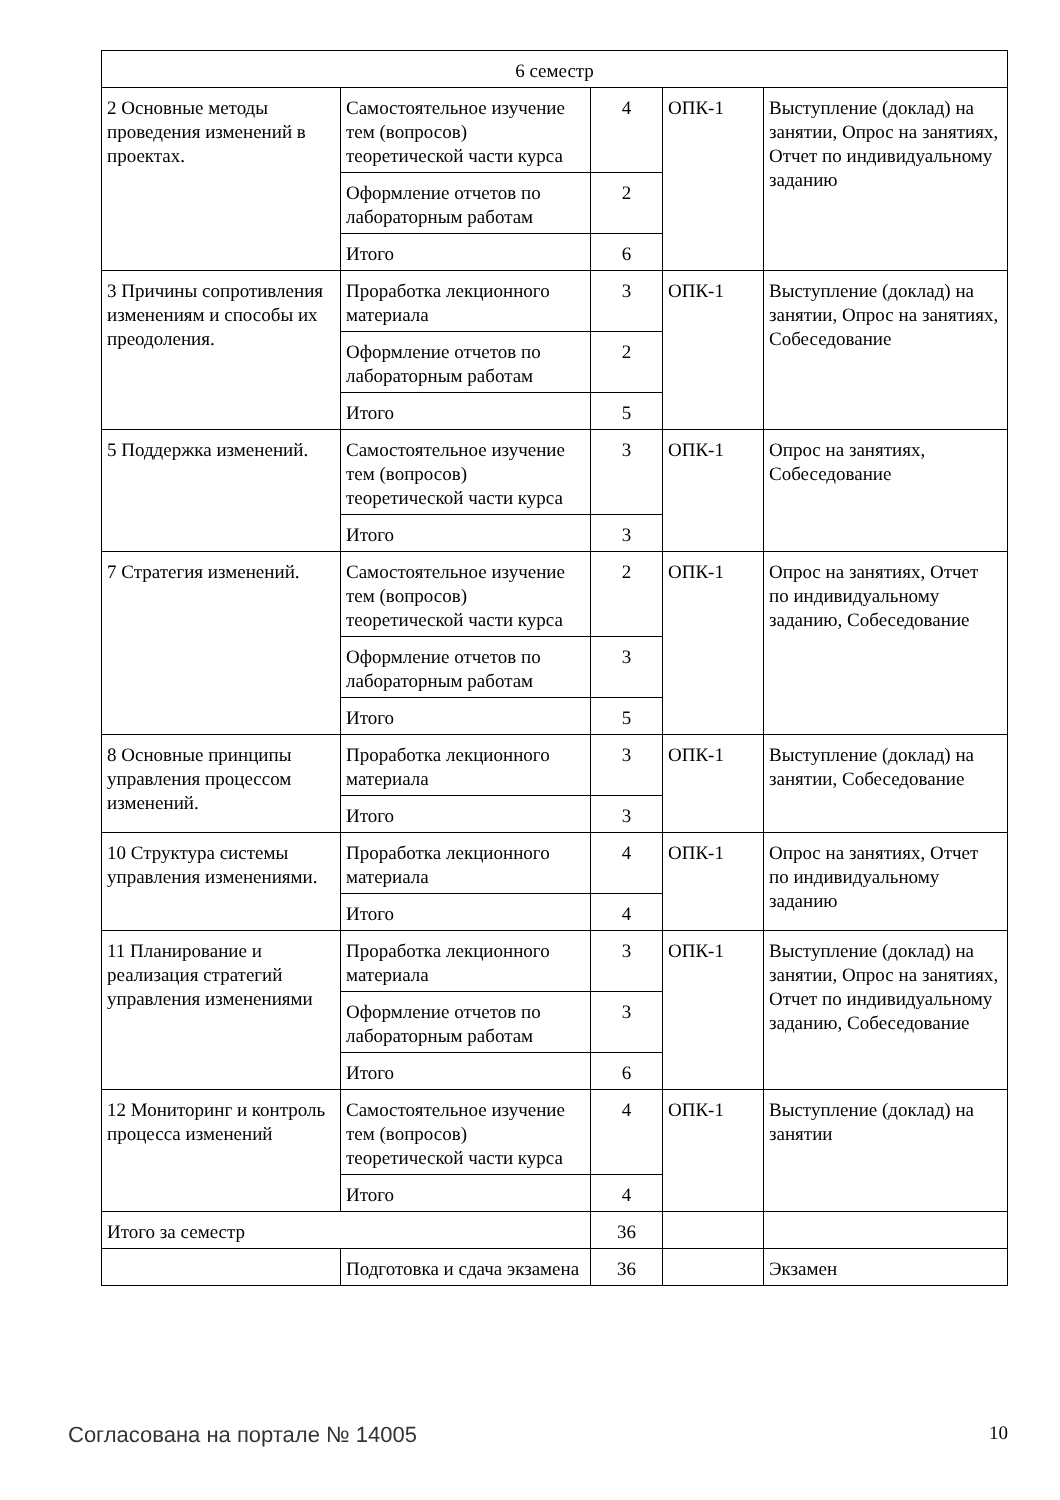| 6 семестр | | | | |
| 2 Основные методы проведения изменений в проектах. | Самостоятельное изучение тем (вопросов) теоретической части курса | 4 | ОПК-1 | Выступление (доклад) на занятии, Опрос на занятиях, Отчет по индивидуальному заданию |
| | Оформление отчетов по лабораторным работам | 2 | | |
| | Итого | 6 | | |
| 3 Причины сопротивления изменениям и способы их преодоления. | Проработка лекционного материала | 3 | ОПК-1 | Выступление (доклад) на занятии, Опрос на занятиях, Собеседование |
| | Оформление отчетов по лабораторным работам | 2 | | |
| | Итого | 5 | | |
| 5 Поддержка изменений. | Самостоятельное изучение тем (вопросов) теоретической части курса | 3 | ОПК-1 | Опрос на занятиях, Собеседование |
| | Итого | 3 | | |
| 7 Стратегия изменений. | Самостоятельное изучение тем (вопросов) теоретической части курса | 2 | ОПК-1 | Опрос на занятиях, Отчет по индивидуальному заданию, Собеседование |
| | Оформление отчетов по лабораторным работам | 3 | | |
| | Итого | 5 | | |
| 8 Основные принципы управления процессом изменений. | Проработка лекционного материала | 3 | ОПК-1 | Выступление (доклад) на занятии, Собеседование |
| | Итого | 3 | | |
| 10 Структура системы управления изменениями. | Проработка лекционного материала | 4 | ОПК-1 | Опрос на занятиях, Отчет по индивидуальному заданию |
| | Итого | 4 | | |
| 11 Планирование и реализация стратегий управления изменениями | Проработка лекционного материала | 3 | ОПК-1 | Выступление (доклад) на занятии, Опрос на занятиях, Отчет по индивидуальному заданию, Собеседование |
| | Оформление отчетов по лабораторным работам | 3 | | |
| | Итого | 6 | | |
| 12 Мониторинг и контроль процесса изменений | Самостоятельное изучение тем (вопросов) теоретической части курса | 4 | ОПК-1 | Выступление (доклад) на занятии |
| | Итого | 4 | | |
| Итого за семестр | | 36 | | |
| | Подготовка и сдача экзамена | 36 | | Экзамен |
Согласована на портале № 14005 10